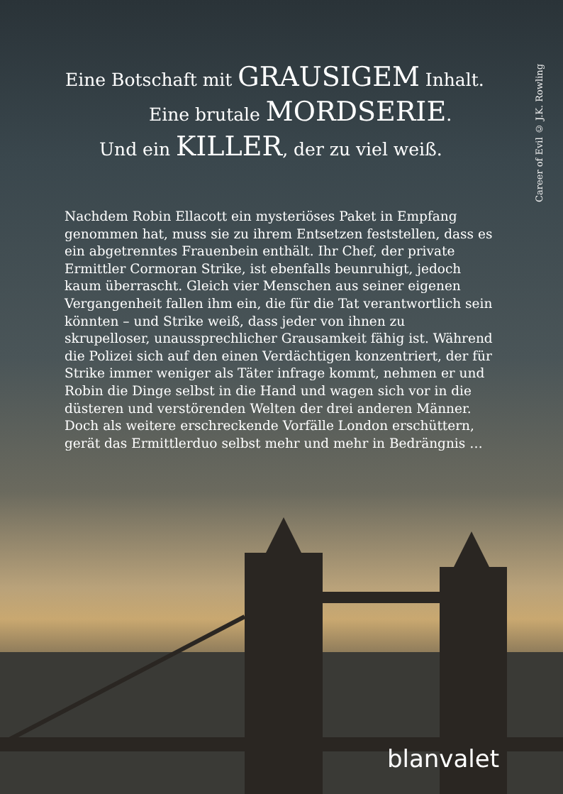Career of Evil © J.K. Rowling
Eine Botschaft mit GRAUSIGEM Inhalt.
Eine brutale MORDSERIE.
Und ein KILLER, der zu viel weiß.
Nachdem Robin Ellacott ein mysteriöses Paket in Empfang genommen hat, muss sie zu ihrem Entsetzen feststellen, dass es ein abgetrenntes Frauenbein enthält. Ihr Chef, der private Ermittler Cormoran Strike, ist ebenfalls beunruhigt, jedoch kaum überrascht. Gleich vier Menschen aus seiner eigenen Vergangenheit fallen ihm ein, die für die Tat verantwortlich sein könnten – und Strike weiß, dass jeder von ihnen zu skrupelloser, unaussprechlicher Grausamkeit fähig ist. Während die Polizei sich auf den einen Verdächtigen konzent­riert, der für Strike immer weniger als Täter infrage kommt, nehmen er und Robin die Dinge selbst in die Hand und wagen sich vor in die düsteren und verstörenden Welten der drei anderen Männer. Doch als weitere erschreckende Vorfälle London erschüttern, gerät das Ermittlerduo selbst mehr und mehr in Bedrängnis …
blanvalet